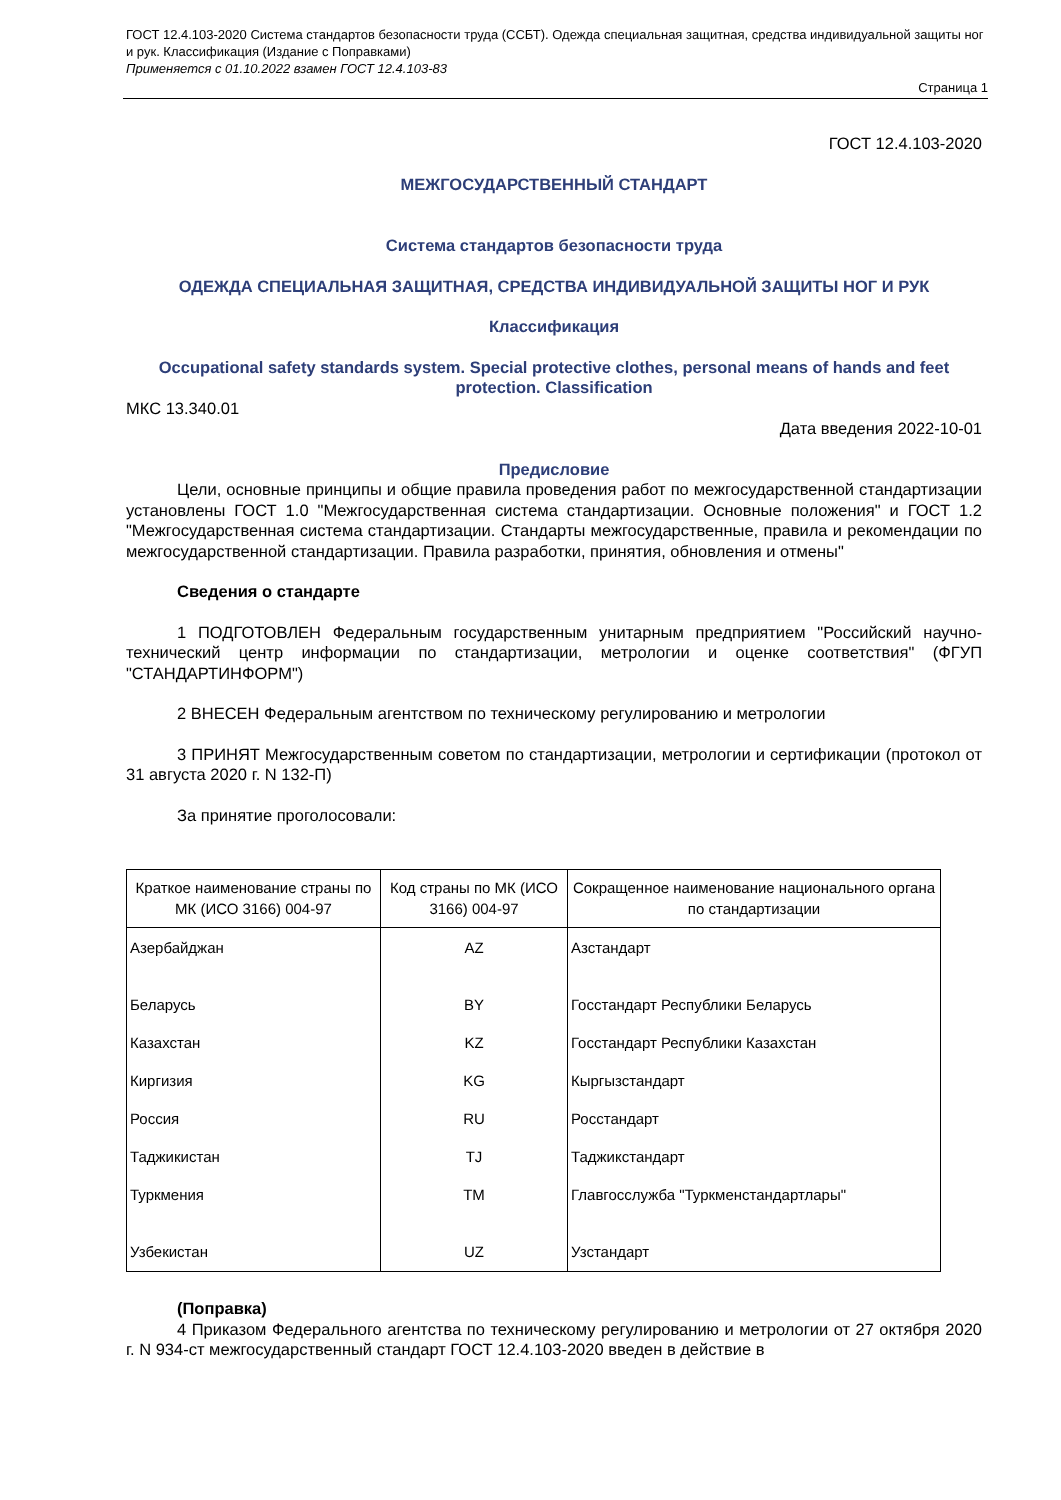ГОСТ 12.4.103-2020 Система стандартов безопасности труда (ССБТ). Одежда специальная защитная, средства индивидуальной защиты ног и рук. Классификация (Издание с Поправками)
Применяется с 01.10.2022 взамен ГОСТ 12.4.103-83
Страница 1
ГОСТ 12.4.103-2020
МЕЖГОСУДАРСТВЕННЫЙ СТАНДАРТ
Система стандартов безопасности труда
ОДЕЖДА СПЕЦИАЛЬНАЯ ЗАЩИТНАЯ, СРЕДСТВА ИНДИВИДУАЛЬНОЙ ЗАЩИТЫ НОГ И РУК
Классификация
Occupational safety standards system. Special protective clothes, personal means of hands and feet protection. Classification
МКС 13.340.01
Дата введения 2022-10-01
Предисловие
Цели, основные принципы и общие правила проведения работ по межгосударственной стандартизации установлены ГОСТ 1.0 "Межгосударственная система стандартизации. Основные положения" и ГОСТ 1.2 "Межгосударственная система стандартизации. Стандарты межгосударственные, правила и рекомендации по межгосударственной стандартизации. Правила разработки, принятия, обновления и отмены"
Сведения о стандарте
1 ПОДГОТОВЛЕН Федеральным государственным унитарным предприятием "Российский научно-технический центр информации по стандартизации, метрологии и оценке соответствия" (ФГУП "СТАНДАРТИНФОРМ")
2 ВНЕСЕН Федеральным агентством по техническому регулированию и метрологии
3 ПРИНЯТ Межгосударственным советом по стандартизации, метрологии и сертификации (протокол от 31 августа 2020 г. N 132-П)
За принятие проголосовали:
| Краткое наименование страны по МК (ИСО 3166) 004-97 | Код страны по МК (ИСО 3166) 004-97 | Сокращенное наименование национального органа по стандартизации |
| --- | --- | --- |
| Азербайджан | AZ | Азстандарт |
| Беларусь | BY | Госстандарт Республики Беларусь |
| Казахстан | KZ | Госстандарт Республики Казахстан |
| Киргизия | KG | Кыргызстандарт |
| Россия | RU | Росстандарт |
| Таджикистан | TJ | Таджикстандарт |
| Туркмения | TM | Главгосслужба "Туркменстандартлары" |
| Узбекистан | UZ | Узстандарт |
(Поправка)
4 Приказом Федерального агентства по техническому регулированию и метрологии от 27 октября 2020 г. N 934-ст межгосударственный стандарт ГОСТ 12.4.103-2020 введен в действие в